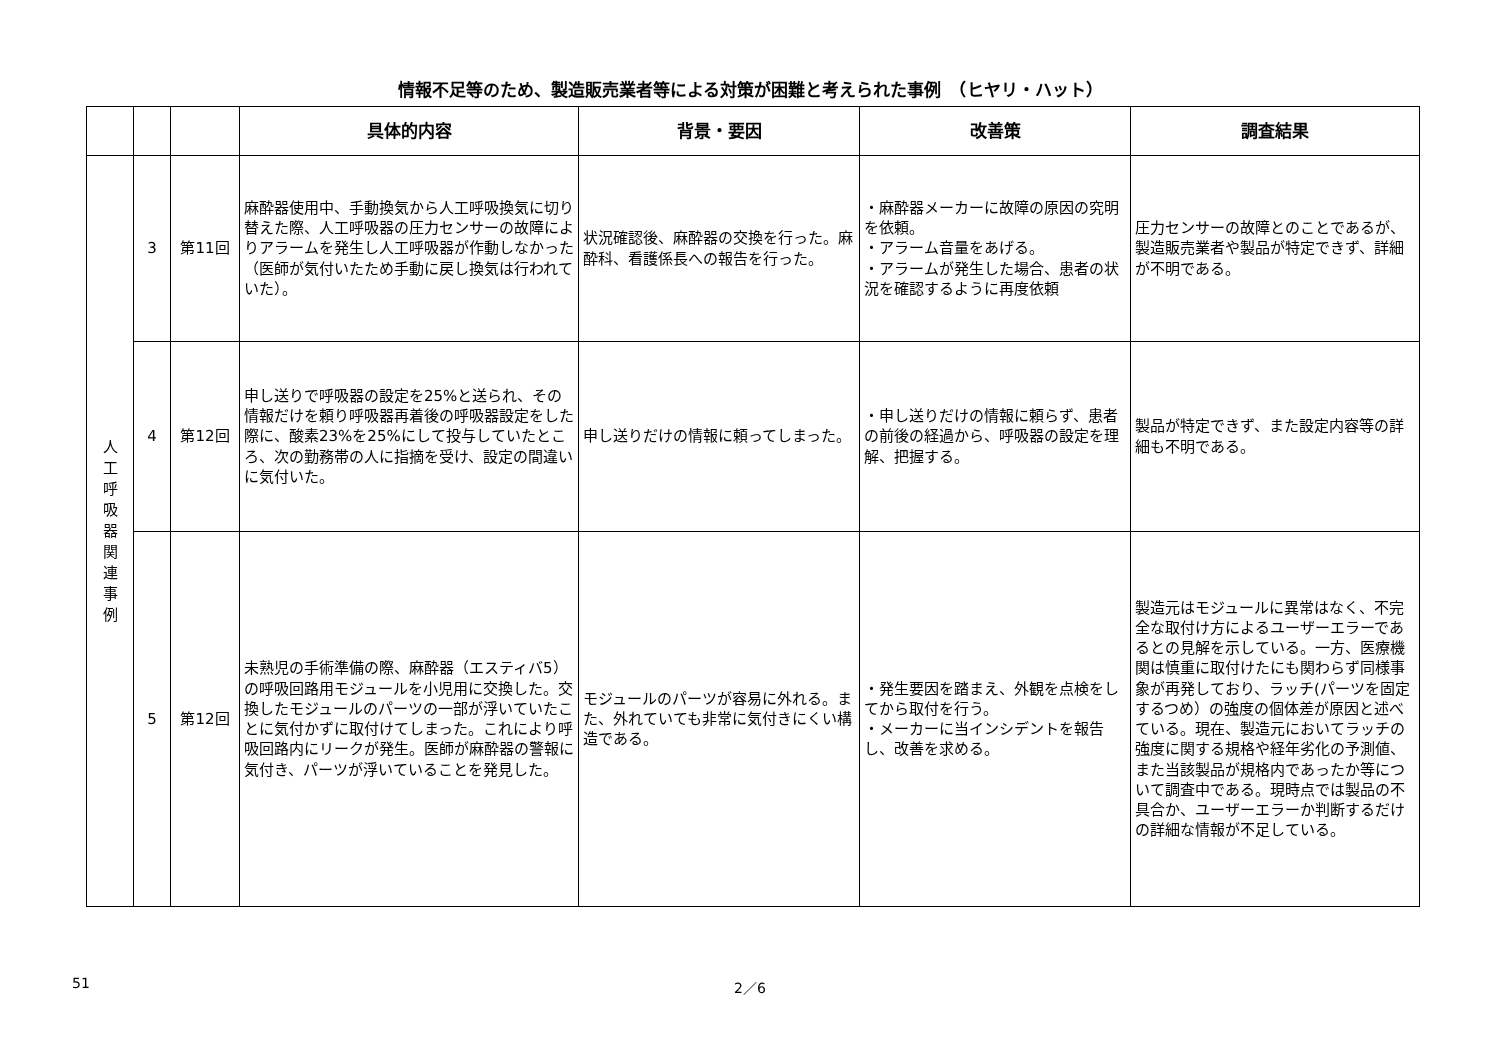情報不足等のため、製造販売業者等による対策が困難と考えられた事例　（ヒヤリ・ハット）
| | | | 具体的内容 | 背景・要因 | 改善策 | 調査結果 |
| --- | --- | --- | --- | --- | --- | --- |
| 人 工 呼 吸 器 関 連 事 例 | 3 | 第11回 | 麻酔器使用中、手動換気から人工呼吸換気に切り替えた際、人工呼吸器の圧力センサーの故障によりアラームを発生し人工呼吸器が作動しなかった（医師が気付いたため手動に戻し換気は行われていた）。 | 状況確認後、麻酔器の交換を行った。麻酔科、看護係長への報告を行った。 | ・麻酔器メーカーに故障の原因の究明を依頼。 ・アラーム音量をあげる。 ・アラームが発生した場合、患者の状況を確認するように再度依頼 | 圧力センサーの故障とのことであるが、製造販売業者や製品が特定できず、詳細が不明である。 |
| | 4 | 第12回 | 申し送りで呼吸器の設定を25%と送られ、その情報だけを頼り呼吸器再着後の呼吸器設定をした際に、酸素23%を25%にして投与していたところ、次の勤務帯の人に指摘を受け、設定の間違いに気付いた。 | 申し送りだけの情報に頼ってしまった。 | ・申し送りだけの情報に頼らず、患者の前後の経過から、呼吸器の設定を理解、把握する。 | 製品が特定できず、また設定内容等の詳細も不明である。 |
| | 5 | 第12回 | 未熟児の手術準備の際、麻酔器（エスティバ5）の呼吸回路用モジュールを小児用に交換した。交換したモジュールのパーツの一部が浮いていたことに気付かずに取付けてしまった。これにより呼吸回路内にリークが発生。医師が麻酔器の警報に気付き、パーツが浮いていることを発見した。 | モジュールのパーツが容易に外れる。また、外れていても非常に気付きにくい構造である。 | ・発生要因を踏まえ、外観を点検をしてから取付を行う。 ・メーカーに当インシデントを報告し、改善を求める。 | 製造元はモジュールに異常はなく、不完全な取付け方によるユーザーエラーであるとの見解を示している。一方、医療機関は慎重に取付けたにも関わらず同様事象が再発しており、ラッチ(パーツを固定するつめ）の強度の個体差が原因と述べている。現在、製造元においてラッチの強度に関する規格や経年劣化の予測値、また当該製品が規格内であったか等について調査中である。現時点では製品の不具合か、ユーザーエラーか判断するだけの詳細な情報が不足している。 |
2／6
51